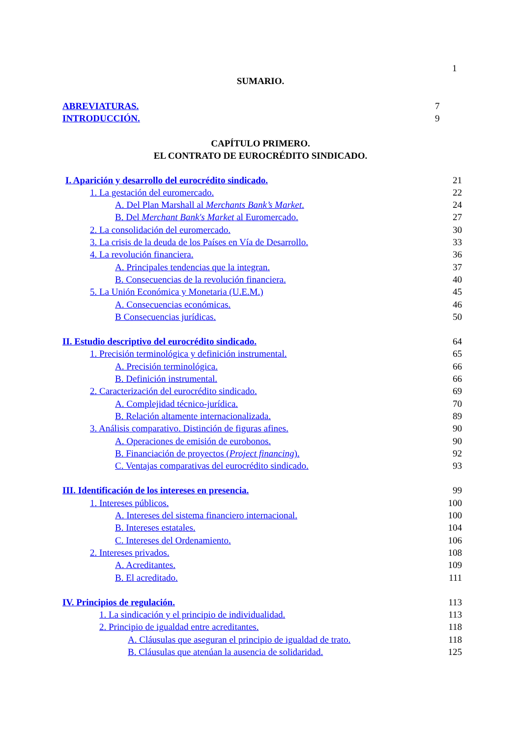1
SUMARIO.
ABREVIATURAS. 7
INTRODUCCIÓN. 9
CAPÍTULO PRIMERO.
EL CONTRATO DE EUROCRÉDITO SINDICADO.
I. Aparición y desarrollo del eurocrédito sindicado. 21
1. La gestación del euromercado. 22
A. Del Plan Marshall al Merchants Bank’s Market. 24
B. Del Merchant Bank's Market al Euromercado. 27
2. La consolidación del euromercado. 30
3. La crisis de la deuda de los Países en Vía de Desarrollo. 33
4. La revolución financiera. 36
A. Principales tendencias que la integran. 37
B. Consecuencias de la revolución financiera. 40
5. La Unión Económica y Monetaria (U.E.M.) 45
A. Consecuencias económicas. 46
B Consecuencias jurídicas. 50
II. Estudio descriptivo del eurocrédito sindicado. 64
1. Precisión terminológica y definición instrumental. 65
A. Precisión terminológica. 66
B. Definición instrumental. 66
2. Caracterización del eurocrédito sindicado. 69
A. Complejidad técnico-jurídica. 70
B. Relación altamente internacionalizada. 89
3. Análisis comparativo. Distinción de figuras afines. 90
A. Operaciones de emisión de eurobonos. 90
B. Financiación de proyectos (Project financing). 92
C. Ventajas comparativas del eurocrédito sindicado. 93
III. Identificación de los intereses en presencia. 99
1. Intereses públicos. 100
A. Intereses del sistema financiero internacional. 100
B. Intereses estatales. 104
C. Intereses del Ordenamiento. 106
2. Intereses privados. 108
A. Acreditantes. 109
B. El acreditado. 111
IV. Principios de regulación. 113
1. La sindicación y el principio de individualidad. 113
2. Principio de igualdad entre acreditantes. 118
A. Cláusulas que aseguran el principio de igualdad de trato. 118
B. Cláusulas que atenúan la ausencia de solidaridad. 125